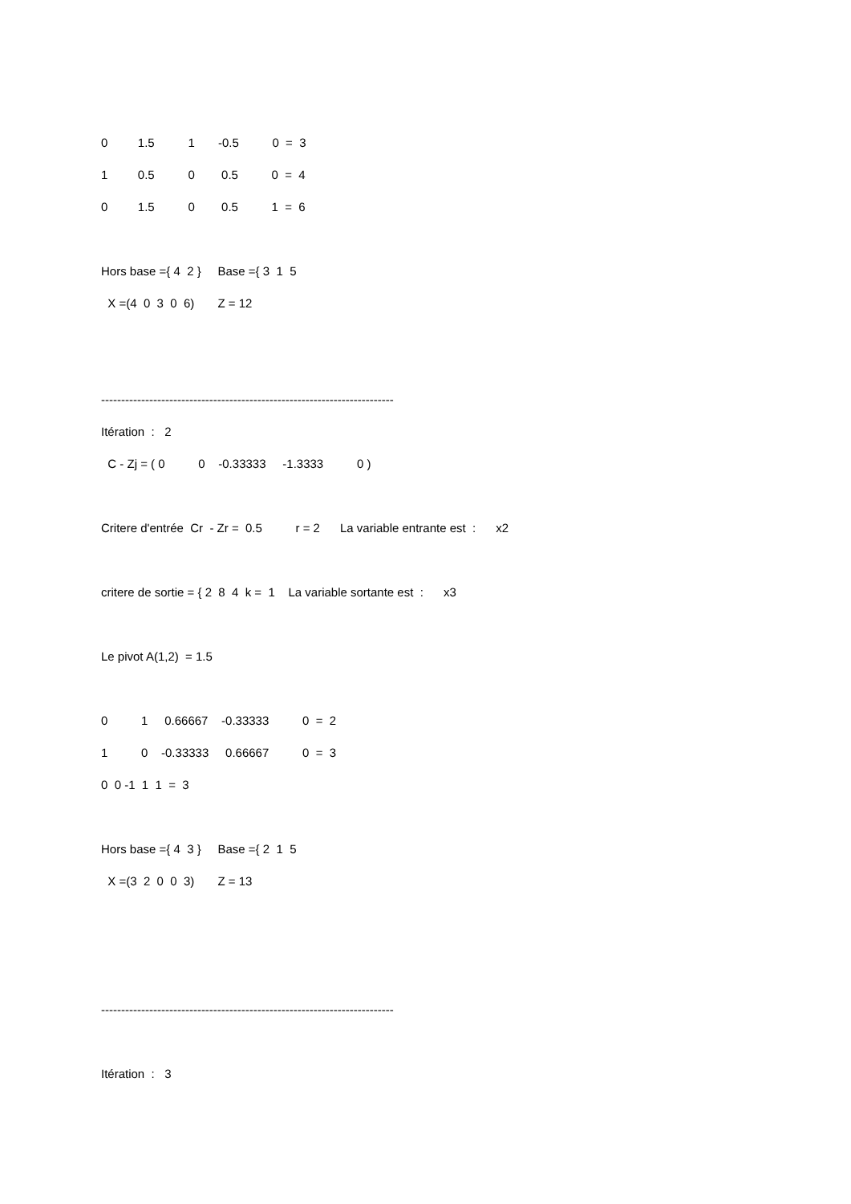0 1.5 1 -0.5 0 = 3
1 0.5 0 0.5 0 = 4
0 1.5 0 0.5 1 = 6
Hors base ={ 4 2 } Base ={ 3 1 5
X =(4 0 3 0 6) Z = 12
-------------------------------------------------------------------------
Itération : 2
C - Zj = ( 0 0 -0.33333 -1.3333 0 )
Critere d'entrée Cr - Zr = 0.5 r = 2 La variable entrante est : x2
critere de sortie = { 2 8 4 k = 1 La variable sortante est : x3
Le pivot A(1,2) = 1.5
0 1 0.66667 -0.33333 0 = 2
1 0 -0.33333 0.66667 0 = 3
0 0 -1 1 1 = 3
Hors base ={ 4 3 } Base ={ 2 1 5
X =(3 2 0 0 3) Z = 13
-------------------------------------------------------------------------
Itération : 3